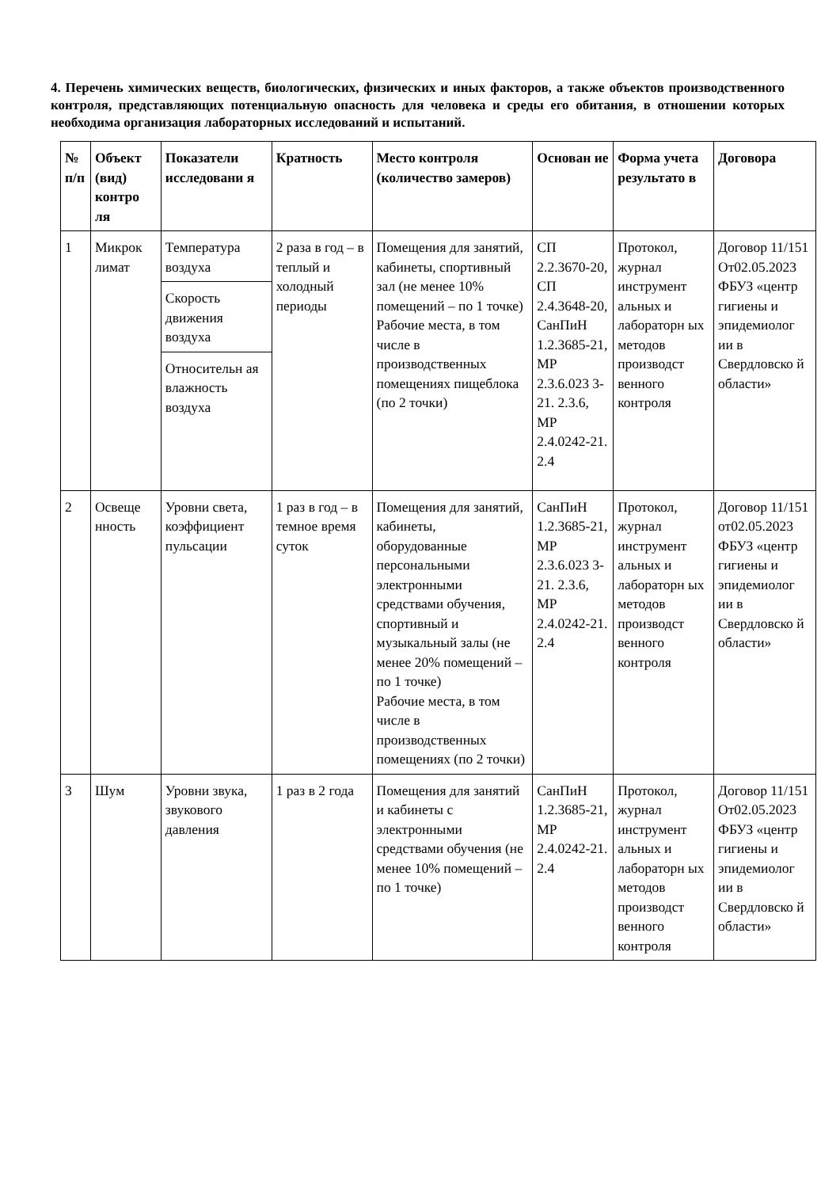4. Перечень химических веществ, биологических, физических и иных факторов, а также объектов производственного контроля, представляющих потенциальную опасность для человека и среды его обитания, в отношении которых необходима организация лабораторных исследований и испытаний.
| № п/п | Объект (вид) контро ля | Показатели исследовани я | Кратность | Место контроля (количество замеров) | Основан ие | Форма учета результато в | Договора |
| --- | --- | --- | --- | --- | --- | --- | --- |
| 1 | Микрок лимат | Температура воздуха | 2 раза в год – в теплый и холодный периоды | Помещения для занятий, кабинеты, спортивный зал (не менее 10% помещений – по 1 точке) Рабочие места, в том числе в производственных помещениях пищеблока (по 2 точки) | СП 2.2.3670-20, СП 2.4.3648-20, СанПиН 1.2.3685-21, МР 2.3.6.023 3-21. 2.3.6, МР 2.4.0242-21. 2.4 | Протокол, журнал инструмент альных и лабораторн ых методов производст венного контроля | Договор 11/151 От02.05.2023 ФБУЗ «центр гигиены и эпидемиолог ии в Свердловско й области» |
| | | Скорость движения воздуха | | | | | |
| | | Относительн ая влажность воздуха | | | | | |
| 2 | Освеще нность | Уровни света, коэффициент пульсации | 1 раз в год – в темное время суток | Помещения для занятий, кабинеты, оборудованные персональными электронными средствами обучения, спортивный и музыкальный залы (не менее 20% помещений – по 1 точке) Рабочие места, в том числе в производственных помещениях (по 2 точки) | СанПиН 1.2.3685-21, МР 2.3.6.023 3-21. 2.3.6, МР 2.4.0242-21. 2.4 | Протокол, журнал инструмент альных и лабораторн ых методов производст венного контроля | Договор 11/151 от02.05.2023 ФБУЗ «центр гигиены и эпидемиолог ии в Свердловско й области» |
| 3 | Шум | Уровни звука, звукового давления | 1 раз в 2 года | Помещения для занятий и кабинеты с электронными средствами обучения (не менее 10% помещений – по 1 точке) | СанПиН 1.2.3685-21, МР 2.4.0242-21. 2.4 | Протокол, журнал инструмент альных и лабораторн ых методов производст венного контроля | Договор 11/151 От02.05.2023 ФБУЗ «центр гигиены и эпидемиолог ии в Свердловско й области» |